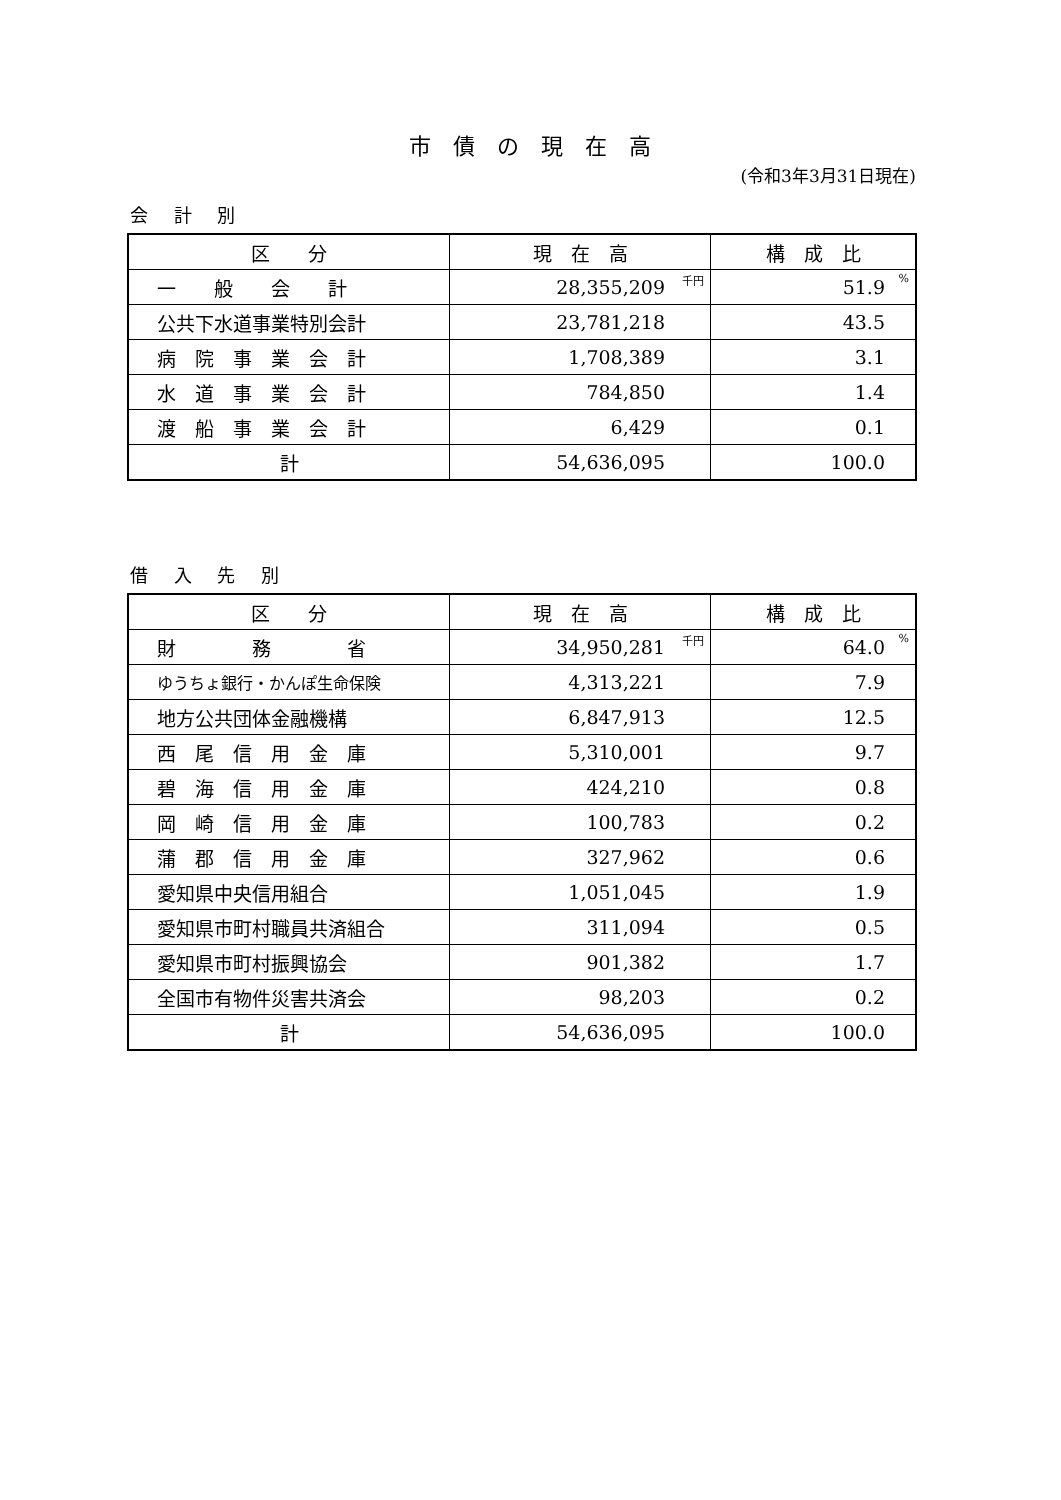市債の現在高
(令和3年3月31日現在)
会 計 別
| 区 分 | 現 在 高 | 構 成 比 |
| --- | --- | --- |
| 一 般 会 計 | 28,355,209 <sup>千円</sup> | 51.9 <sup>%</sup> |
| 公共下水道事業特別会計 | 23,781,218 | 43.5 |
| 病 院 事 業 会 計 | 1,708,389 | 3.1 |
| 水 道 事 業 会 計 | 784,850 | 1.4 |
| 渡 船 事 業 会 計 | 6,429 | 0.1 |
| 計 | 54,636,095 | 100.0 |
借 入 先 別
| 区 分 | 現 在 高 | 構 成 比 |
| --- | --- | --- |
| 財 務 省 | 34,950,281 <sup>千円</sup> | 64.0 <sup>%</sup> |
| ゆうちょ銀行・かんぽ生命保険 | 4,313,221 | 7.9 |
| 地方公共団体金融機構 | 6,847,913 | 12.5 |
| 西 尾 信 用 金 庫 | 5,310,001 | 9.7 |
| 碧 海 信 用 金 庫 | 424,210 | 0.8 |
| 岡 崎 信 用 金 庫 | 100,783 | 0.2 |
| 蒲 郡 信 用 金 庫 | 327,962 | 0.6 |
| 愛知県中央信用組合 | 1,051,045 | 1.9 |
| 愛知県市町村職員共済組合 | 311,094 | 0.5 |
| 愛知県市町村振興協会 | 901,382 | 1.7 |
| 全国市有物件災害共済会 | 98,203 | 0.2 |
| 計 | 54,636,095 | 100.0 |